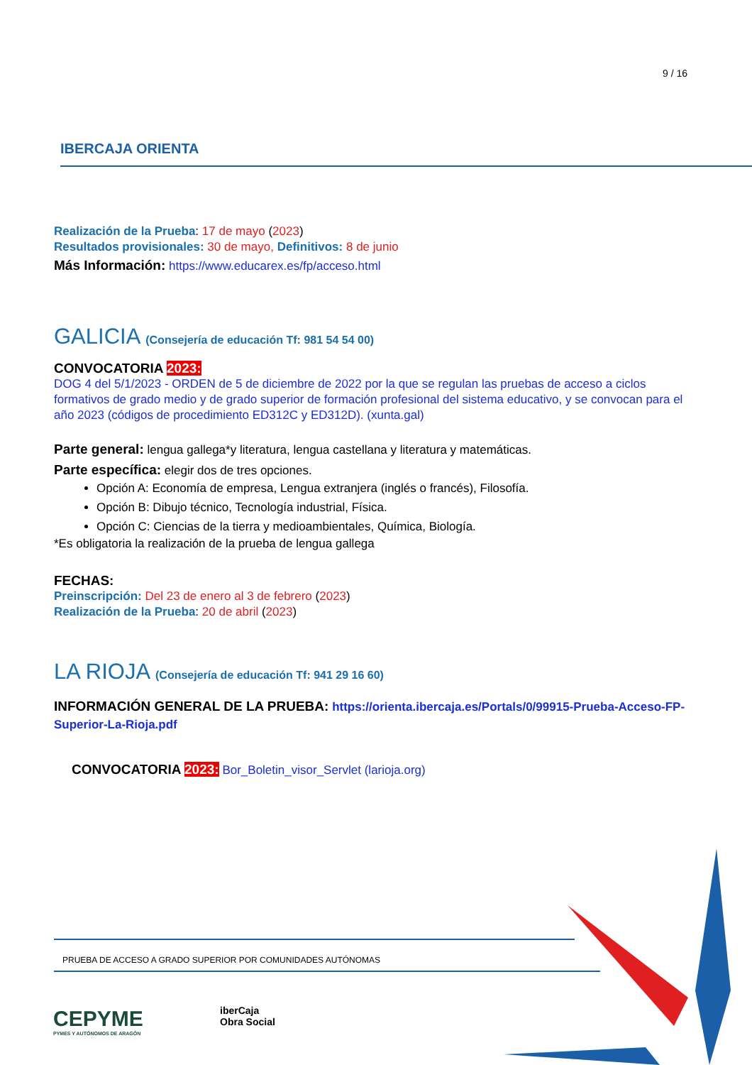9 / 16
IBERCAJA ORIENTA
Realización de la Prueba: 17 de mayo (2023)
Resultados provisionales: 30 de mayo, Definitivos: 8 de junio
Más Información: https://www.educarex.es/fp/acceso.html
GALICIA (Consejería de educación Tf: 981 54 54 00)
CONVOCATORIA 2023:
DOG 4 del 5/1/2023 - ORDEN de 5 de diciembre de 2022 por la que se regulan las pruebas de acceso a ciclos formativos de grado medio y de grado superior de formación profesional del sistema educativo, y se convocan para el año 2023 (códigos de procedimiento ED312C y ED312D). (xunta.gal)
Parte general: lengua gallega*y literatura, lengua castellana y literatura y matemáticas.
Parte específica: elegir dos de tres opciones.
Opción A: Economía de empresa, Lengua extranjera (inglés o francés), Filosofía.
Opción B: Dibujo técnico, Tecnología industrial, Física.
Opción C: Ciencias de la tierra y medioambientales, Química, Biología.
*Es obligatoria la realización de la prueba de lengua gallega
FECHAS:
Preinscripción: Del 23 de enero al 3 de febrero (2023)
Realización de la Prueba: 20 de abril (2023)
LA RIOJA (Consejería de educación Tf: 941 29 16 60)
INFORMACIÓN GENERAL DE LA PRUEBA: https://orienta.ibercaja.es/Portals/0/99915-Prueba-Acceso-FP-Superior-La-Rioja.pdf
CONVOCATORIA 2023: Bor_Boletin_visor_Servlet (larioja.org)
PRUEBA DE ACCESO A GRADO SUPERIOR POR COMUNIDADES AUTÓNOMAS
CEPYME
PYMES Y AUTÓNOMOS DE ARAGÓN
iberCaja
Obra Social